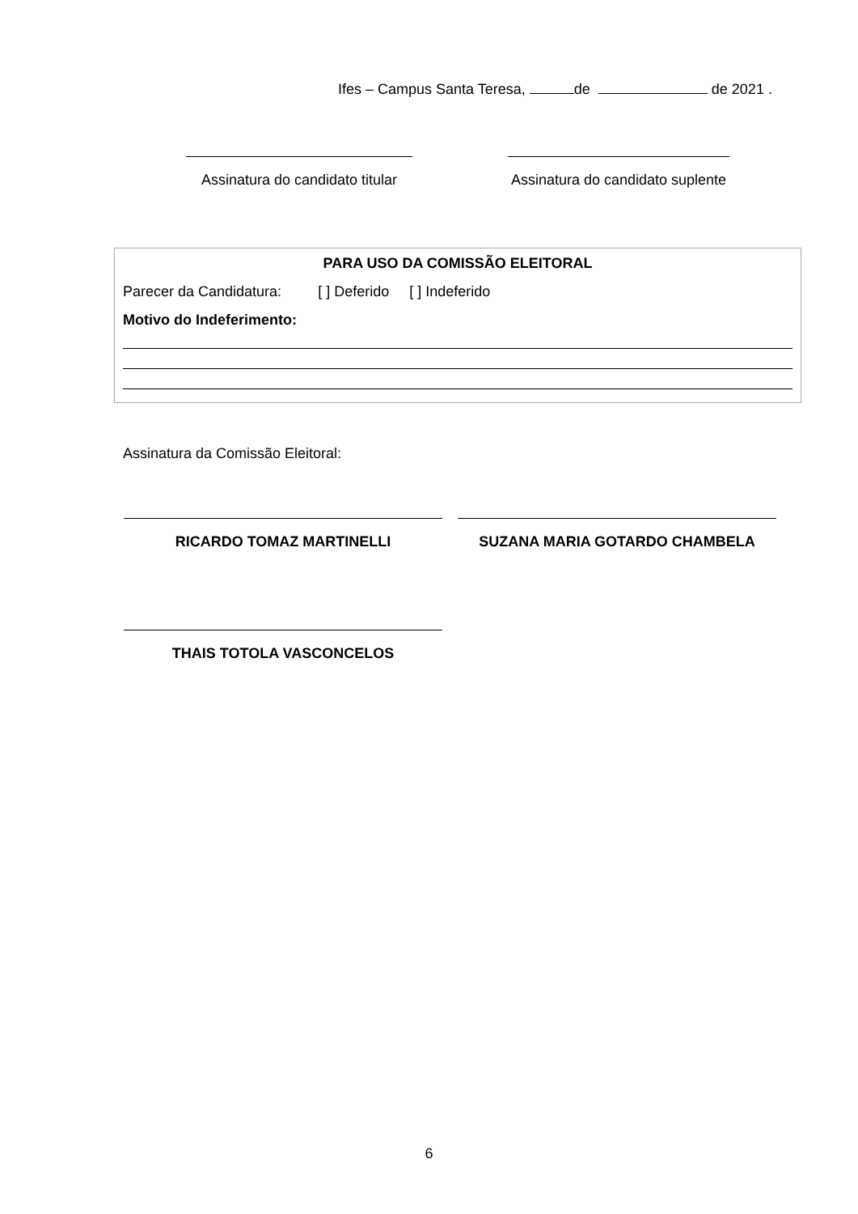Ifes – Campus Santa Teresa, de de 2021 .
Assinatura do candidato titular
Assinatura do candidato suplente
PARA USO DA COMISSÃO ELEITORAL
Parecer da Candidatura: [ ] Deferido [ ] Indeferido
Motivo do Indeferimento:
Assinatura da Comissão Eleitoral:
RICARDO TOMAZ MARTINELLI SUZANA MARIA GOTARDO CHAMBELA
THAIS TOTOLA VASCONCELOS
6